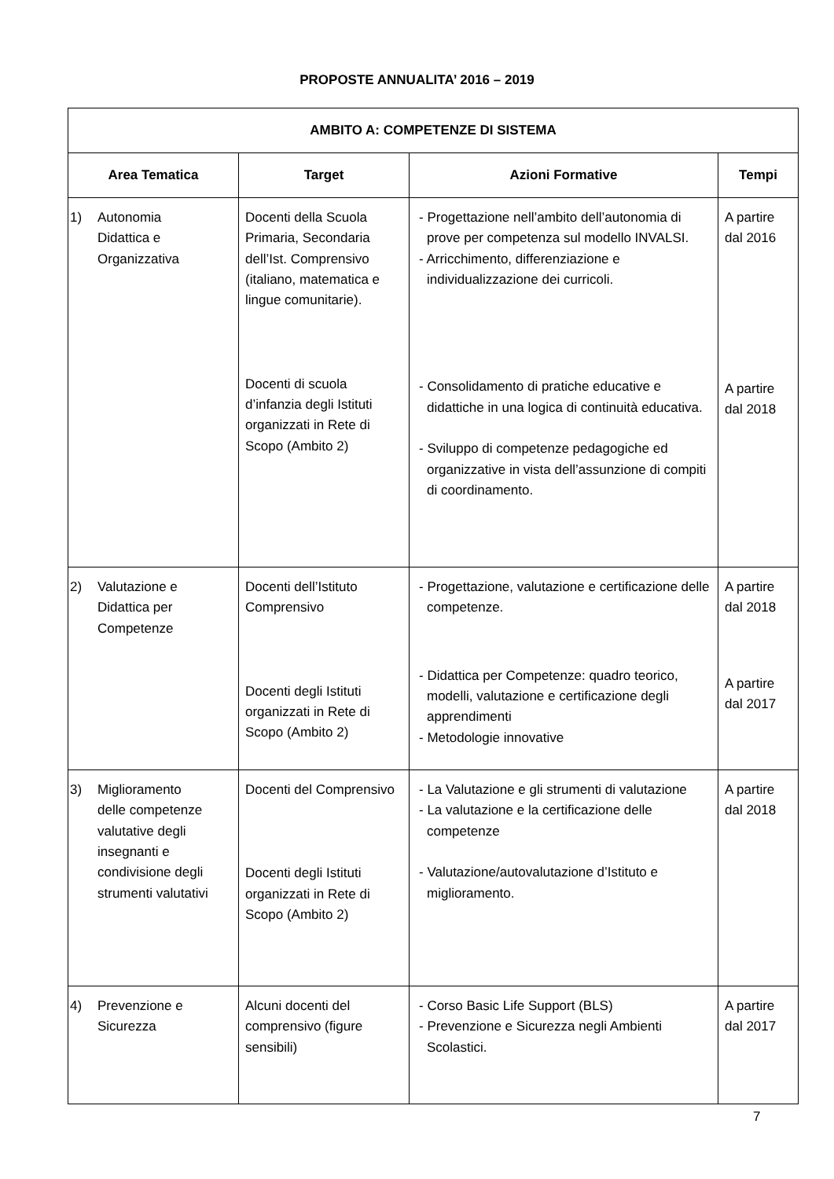PROPOSTE ANNUALITA’ 2016 – 2019
| AMBITO A: COMPETENZE DI SISTEMA | | | |
| --- | --- | --- | --- |
| Area Tematica | Target | Azioni Formative | Tempi |
| 1) Autonomia Didattica e Organizzativa | Docenti della Scuola Primaria, Secondaria dell’Ist. Comprensivo (italiano, matematica e lingue comunitarie). Docenti di scuola d’infanzia degli Istituti organizzati in Rete di Scopo (Ambito 2) | - Progettazione nell’ambito dell’autonomia di prove per competenza sul modello INVALSI. - Arricchimento, differenziazione e individualizzazione dei curricoli. - Consolidamento di pratiche educative e didattiche in una logica di continuità educativa. - Sviluppo di competenze pedagogiche ed organizzative in vista dell’assunzione di compiti di coordinamento. | A partire dal 2016 A partire dal 2018 |
| 2) Valutazione e Didattica per Competenze | Docenti dell’Istituto Comprensivo Docenti degli Istituti organizzati in Rete di Scopo (Ambito 2) | - Progettazione, valutazione e certificazione delle competenze. - Didattica per Competenze: quadro teorico, modelli, valutazione e certificazione degli apprendimenti - Metodologie innovative | A partire dal 2018 A partire dal 2017 |
| 3) Miglioramento delle competenze valutative degli insegnanti e condivisione degli strumenti valutativi | Docenti del Comprensivo Docenti degli Istituti organizzati in Rete di Scopo (Ambito 2) | - La Valutazione e gli strumenti di valutazione - La valutazione e la certificazione delle competenze - Valutazione/autovalutazione d’Istituto e miglioramento. | A partire dal 2018 |
| 4) Prevenzione e Sicurezza | Alcuni docenti del comprensivo (figure sensibili) | - Corso Basic Life Support (BLS) - Prevenzione e Sicurezza negli Ambienti Scolastici. | A partire dal 2017 |
7